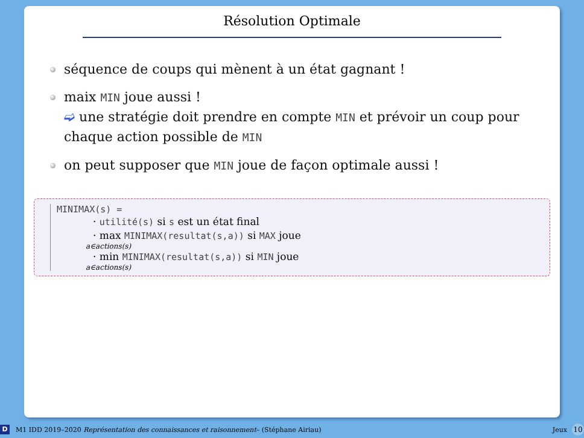Résolution Optimale
séquence de coups qui mènent à un état gagnant !
maix MIN joue aussi !
➫ une stratégie doit prendre en compte MIN et prévoir un coup pour chaque action possible de MIN
on peut supposer que MIN joue de façon optimale aussi !
MINIMAX(s) =
· utilité(s) si s est un état final
· max MINIMAX(resultat(s,a)) si MAX joue
a∈actions(s)
· min MINIMAX(resultat(s,a)) si MIN joue
a∈actions(s)
D M1 IDD 2019–2020 Représentation des connaissances et raisonnement– (Stéphane Airiau) Jeux 10